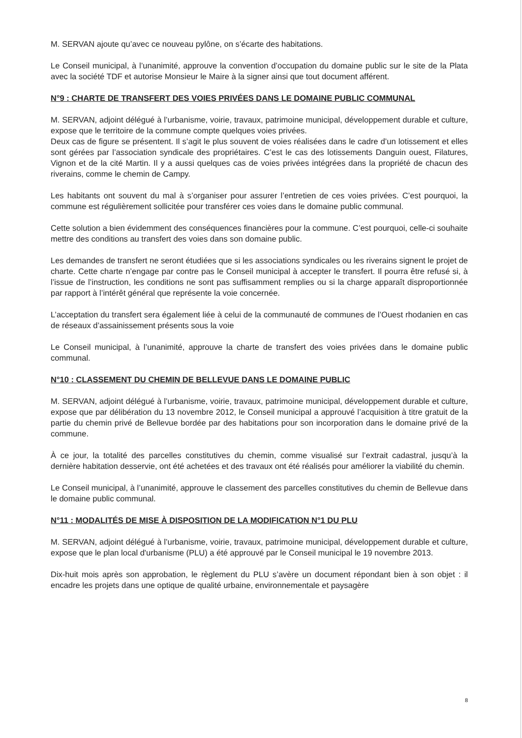M. SERVAN ajoute qu’avec ce nouveau pylône, on s’écarte des habitations.
Le Conseil municipal, à l’unanimité, approuve la convention d’occupation du domaine public sur le site de la Plata avec la société TDF et autorise Monsieur le Maire à la signer ainsi que tout document afférent.
N°9 : CHARTE DE TRANSFERT DES VOIES PRIVÉES DANS LE DOMAINE PUBLIC COMMUNAL
M. SERVAN, adjoint délégué à l’urbanisme, voirie, travaux, patrimoine municipal, développement durable et culture, expose que le territoire de la commune compte quelques voies privées.
Deux cas de figure se présentent. Il s’agit le plus souvent de voies réalisées dans le cadre d’un lotissement et elles sont gérées par l’association syndicale des propriétaires. C’est le cas des lotissements Danguin ouest, Filatures, Vignon et de la cité Martin. Il y a aussi quelques cas de voies privées intégrées dans la propriété de chacun des riverains, comme le chemin de Campy.
Les habitants ont souvent du mal à s’organiser pour assurer l’entretien de ces voies privées. C’est pourquoi, la commune est régulièrement sollicitée pour transférer ces voies dans le domaine public communal.
Cette solution a bien évidemment des conséquences financières pour la commune. C’est pourquoi, celle-ci souhaite mettre des conditions au transfert des voies dans son domaine public.
Les demandes de transfert ne seront étudiées que si les associations syndicales ou les riverains signent le projet de charte. Cette charte n’engage par contre pas le Conseil municipal à accepter le transfert. Il pourra être refusé si, à l’issue de l’instruction, les conditions ne sont pas suffisamment remplies ou si la charge apparaît disproportionnée par rapport à l’intérêt général que représente la voie concernée.
L’acceptation du transfert sera également liée à celui de la communauté de communes de l’Ouest rhodanien en cas de réseaux d’assainissement présents sous la voie
Le Conseil municipal, à l’unanimité, approuve la charte de transfert des voies privées dans le domaine public communal.
N°10 : CLASSEMENT DU CHEMIN DE BELLEVUE DANS LE DOMAINE PUBLIC
M. SERVAN, adjoint délégué à l’urbanisme, voirie, travaux, patrimoine municipal, développement durable et culture, expose que par délibération du 13 novembre 2012, le Conseil municipal a approuvé l’acquisition à titre gratuit de la partie du chemin privé de Bellevue bordée par des habitations pour son incorporation dans le domaine privé de la commune.
À ce jour, la totalité des parcelles constitutives du chemin, comme visualisé sur l’extrait cadastral, jusqu’à la dernière habitation desservie, ont été achetées et des travaux ont été réalisés pour améliorer la viabilité du chemin.
Le Conseil municipal, à l’unanimité, approuve le classement des parcelles constitutives du chemin de Bellevue dans le domaine public communal.
N°11 : MODALITÉS DE MISE À DISPOSITION DE LA MODIFICATION N°1 DU PLU
M. SERVAN, adjoint délégué à l’urbanisme, voirie, travaux, patrimoine municipal, développement durable et culture, expose que le plan local d'urbanisme (PLU) a été approuvé par le Conseil municipal le 19 novembre 2013.
Dix-huit mois après son approbation, le règlement du PLU s’avère un document répondant bien à son objet : il encadre les projets dans une optique de qualité urbaine, environnementale et paysagère
8